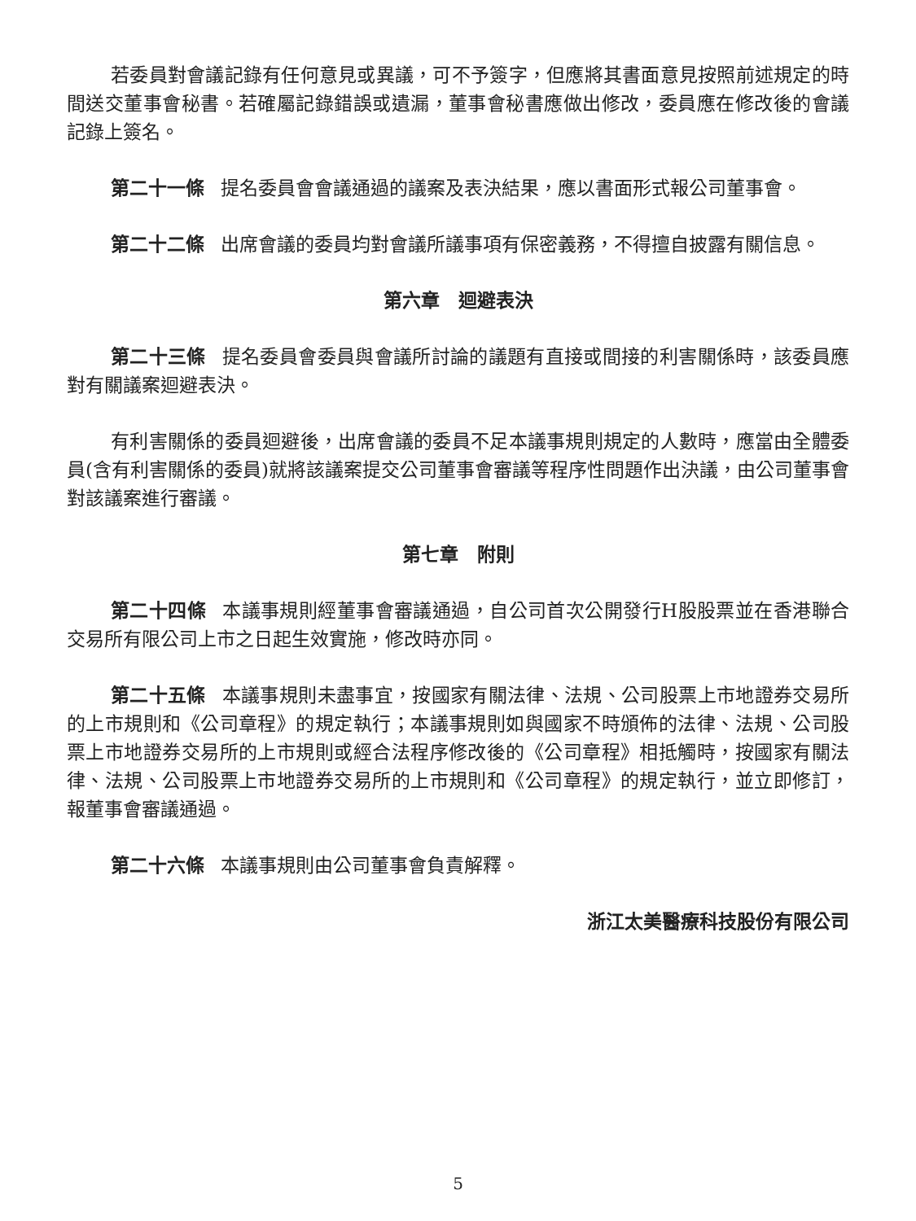若委員對會議記錄有任何意見或異議，可不予簽字，但應將其書面意見按照前述規定的時間送交董事會秘書。若確屬記錄錯誤或遺漏，董事會秘書應做出修改，委員應在修改後的會議記錄上簽名。
第二十一條 提名委員會會議通過的議案及表決結果，應以書面形式報公司董事會。
第二十二條 出席會議的委員均對會議所議事項有保密義務，不得擅自披露有關信息。
第六章　迴避表決
第二十三條 提名委員會委員與會議所討論的議題有直接或間接的利害關係時，該委員應對有關議案迴避表決。
有利害關係的委員迴避後，出席會議的委員不足本議事規則規定的人數時，應當由全體委員(含有利害關係的委員)就將該議案提交公司董事會審議等程序性問題作出決議，由公司董事會對該議案進行審議。
第七章　附則
第二十四條 本議事規則經董事會審議通過，自公司首次公開發行H股股票並在香港聯合交易所有限公司上市之日起生效實施，修改時亦同。
第二十五條 本議事規則未盡事宜，按國家有關法律、法規、公司股票上市地證券交易所的上市規則和《公司章程》的規定執行；本議事規則如與國家不時頒佈的法律、法規、公司股票上市地證券交易所的上市規則或經合法程序修改後的《公司章程》相抵觸時，按國家有關法律、法規、公司股票上市地證券交易所的上市規則和《公司章程》的規定執行，並立即修訂，報董事會審議通過。
第二十六條 本議事規則由公司董事會負責解釋。
浙江太美醫療科技股份有限公司
5